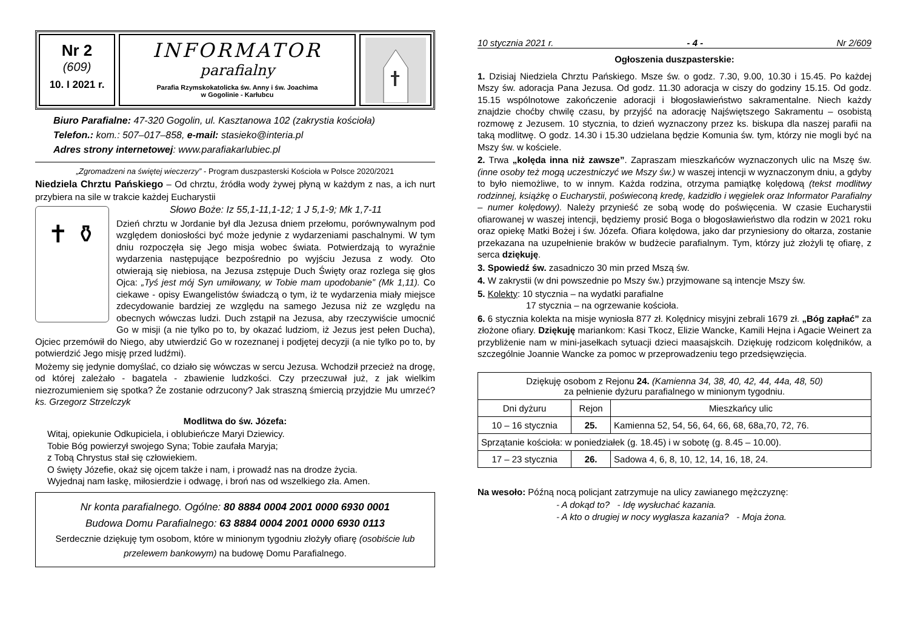Nr 2
(609)
10. I 2021 r.
INFORMATOR
parafialny
Parafia Rzymskokatolicka św. Anny i św. Joachima
w Gogolinie - Karłubcu
Biuro Parafialne: 47-320 Gogolin, ul. Kasztanowa 102 (zakrystia kościoła)
Telefon.: kom.: 507–017–858, e-mail: stasieko@interia.pl
Adres strony internetowej: www.parafiakarlubiec.pl
„Zgromadzeni na świętej wieczerzy” - Program duszpasterski Kościoła w Polsce 2020/2021
Niedziela Chrztu Pańskiego – Od chrztu, źródła wody żywej płyną w każdym z nas, a ich nurt przybiera na sile w trakcie każdej Eucharystii
✝ ⚱
Słowo Boże: Iz 55,1-11,1-12; 1 J 5,1-9; Mk 1,7-11
Dzień chrztu w Jordanie był dla Jezusa dniem przełomu, porównywalnym pod względem doniosłości być może jedynie z wydarzeniami paschalnymi. W tym dniu rozpoczęła się Jego misja wobec świata. Potwierdzają to wyraźnie wydarzenia następujące bezpośrednio po wyjściu Jezusa z wody. Oto otwierają się niebiosa, na Jezusa zstępuje Duch Święty oraz rozlega się głos Ojca: „Tyś jest mój Syn umiłowany, w Tobie mam upodobanie” (Mk 1,11). Co ciekawe - opisy Ewangelistów świadczą o tym, iż te wydarzenia miały miejsce zdecydowanie bardziej ze względu na samego Jezusa niż ze względu na obecnych wówczas ludzi. Duch zstąpił na Jezusa, aby rzeczywiście umocnić Go w misji (a nie tylko po to, by okazać ludziom, iż Jezus jest pełen Ducha), Ojciec przemówił do Niego, aby utwierdzić Go w rozeznanej i podjętej decyzji (a nie tylko po to, by potwierdzić Jego misję przed ludźmi).
Możemy się jedynie domyślać, co działo się wówczas w sercu Jezusa. Wchodził przecież na drogę, od której zależało - bagatela - zbawienie ludzkości. Czy przeczuwał już, z jak wielkim niezrozumieniem się spotka? Że zostanie odrzucony? Jak straszną śmiercią przyjdzie Mu umrzeć? ks. Grzegorz Strzelczyk
Modlitwa do św. Józefa:
Witaj, opiekunie Odkupiciela, i oblubieńcze Maryi Dziewicy.
Tobie Bóg powierzył swojego Syna; Tobie zaufała Maryja;
z Tobą Chrystus stał się człowiekiem.
O święty Józefie, okaż się ojcem także i nam, i prowadź nas na drodze życia.
Wyjednaj nam łaskę, miłosierdzie i odwagę, i broń nas od wszelkiego zła. Amen.
Nr konta parafialnego. Ogólne: 80 8884 0004 2001 0000 6930 0001
Budowa Domu Parafialnego: 63 8884 0004 2001 0000 6930 0113
Serdecznie dziękuję tym osobom, które w minionym tygodniu złożyły ofiarę (osobiście lub przelewem bankowym) na budowę Domu Parafialnego.
10 stycznia 2021 r. - 4 - Nr 2/609
Ogłoszenia duszpasterskie:
1. Dzisiaj Niedziela Chrztu Pańskiego. Msze św. o godz. 7.30, 9.00, 10.30 i 15.45. Po każdej Mszy św. adoracja Pana Jezusa. Od godz. 11.30 adoracja w ciszy do godziny 15.15. Od godz. 15.15 wspólnotowe zakończenie adoracji i błogosławieństwo sakramentalne. Niech każdy znajdzie choćby chwilę czasu, by przyjść na adorację Najświętszego Sakramentu – osobistą rozmowę z Jezusem. 10 stycznia, to dzień wyznaczony przez ks. biskupa dla naszej parafii na taką modlitwę. O godz. 14.30 i 15.30 udzielana będzie Komunia św. tym, którzy nie mogli być na Mszy św. w kościele.
2. Trwa „kolęda inna niż zawsze”. Zapraszam mieszkańców wyznaczonych ulic na Mszę św. (inne osoby też mogą uczestniczyć we Mszy św.) w waszej intencji w wyznaczonym dniu, a gdyby to było niemożliwe, to w innym. Każda rodzina, otrzyma pamiątkę kolędową (tekst modlitwy rodzinnej, książkę o Eucharystii, poświeconą kredę, kadzidło i węgielek oraz Informator Parafialny – numer kolędowy). Należy przynieść ze sobą wodę do poświęcenia. W czasie Eucharystii ofiarowanej w waszej intencji, będziemy prosić Boga o błogosławieństwo dla rodzin w 2021 roku oraz opiekę Matki Bożej i św. Józefa. Ofiara kolędowa, jako dar przyniesiony do ołtarza, zostanie przekazana na uzupełnienie braków w budżecie parafialnym. Tym, którzy już złożyli tę ofiarę, z serca dziękuję.
3. Spowiedź św. zasadniczo 30 min przed Mszą św.
4. W zakrystii (w dni powszednie po Mszy św.) przyjmowane są intencje Mszy św.
5. Kolekty: 10 stycznia – na wydatki parafialne
17 stycznia – na ogrzewanie kościoła.
6. 6 stycznia kolekta na misje wyniosła 877 zł. Kolędnicy misyjni zebrali 1679 zł. „Bóg zapłać” za złożone ofiary. Dziękuję mariankom: Kasi Tkocz, Elizie Wancke, Kamili Hejna i Agacie Weinert za przybliżenie nam w mini-jasełkach sytuacji dzieci maasajskcih. Dziękuję rodzicom kolędników, a szczególnie Joannie Wancke za pomoc w przeprowadzeniu tego przedsięwzięcia.
| Dziękuję osobom z Rejonu 24. (Kamienna 34, 38, 40, 42, 44, 44a, 48, 50) za pełnienie dyżuru parafialnego w minionym tygodniu. | | |
| Dni dyżuru | Rejon | Mieszkańcy ulic |
| 10 – 16 stycznia | 25. | Kamienna 52, 54, 56, 64, 66, 68, 68a,70, 72, 76. |
| Sprzątanie kościoła: w poniedziałek (g. 18.45) i w sobotę (g. 8.45 – 10.00). | | |
| 17 – 23 stycznia | 26. | Sadowa 4, 6, 8, 10, 12, 14, 16, 18, 24. |
Na wesoło: Późną nocą policjant zatrzymuje na ulicy zawianego mężczyznę:
- A dokąd to? - Idę wysłuchać kazania.
- A kto o drugiej w nocy wygłasza kazania? - Moja żona.